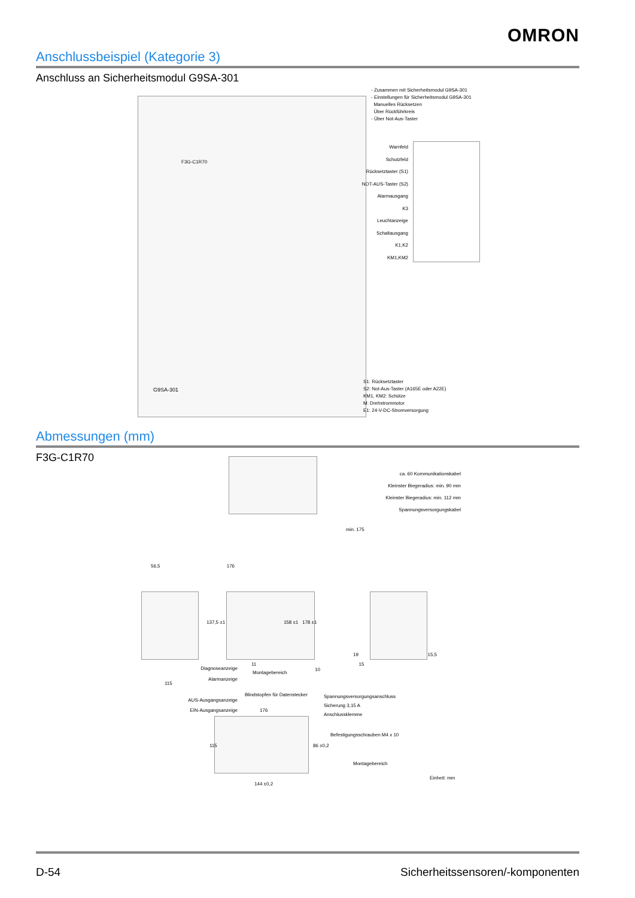OMRON
Anschlussbeispiel (Kategorie 3)
Anschluss an Sicherheitsmodul G9SA-301
- Zusammen mit Sicherheitsmodul G9SA-301
- Einstellungen für Sicherheitsmodul G9SA-301
Manuelles Rücksetzen
Über Rückführkreis
- Über Not-Aus-Taster
F3G-C1R70
G9SA-301
Warnfeld
Schutzfeld
Rücksetztaster (S1)
NOT-AUS-Taster (S2)
Alarmausgang
K3
Leuchtanzeige
Schaltausgang
K1,K2
KM1,KM2
S1: Rücksetztaster
S2: Not-Aus-Taster (A165E oder A22E)
KM1, KM2: Schütze
M: Drehstrommotor
E1: 24-V-DC-Stromversorgung
Abmessungen (mm)
F3G-C1R70
ca. 60 Kommunikationskabel
Kleinster Biegeradius: min. 90 mm
Kleinster Biegeradius: min. 112 mm
Spannungsversorgungskabel
min. 175
56,5 176
137,5 ±1 158 ±1 178 ±1
19 15,5
11 15
Diagnoseanzeige
Alarmanzeige
AUS-Ausgangsanzeige
EIN-Ausgangsanzeige
115
Montagebereich
10
Blindstopfen für Datenstecker
Spannungsversorgungsanschluss
Sicherung 3,15 A
Anschlussklemme
176
115 86 ±0,2
Befestigungsschrauben M4 x 10
Montagebereich
144 ±0,2
Einheit: mm
D-54 Sicherheitssensoren/-komponenten